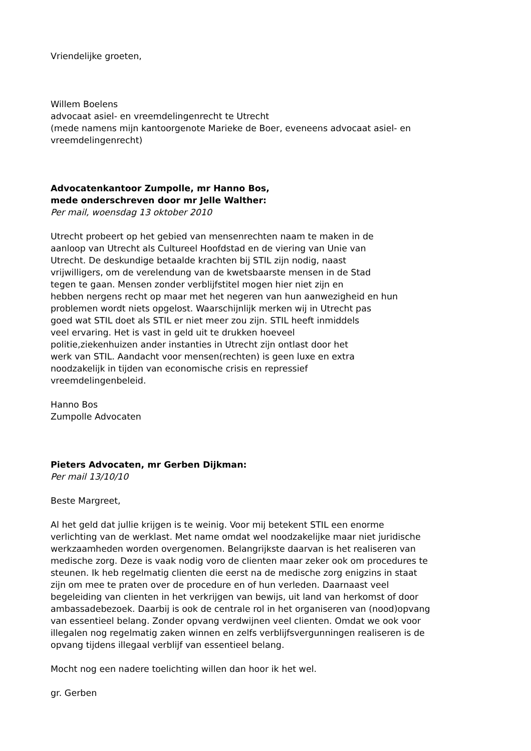Vriendelijke groeten,
Willem Boelens
advocaat asiel- en vreemdelingenrecht te Utrecht
(mede namens mijn kantoorgenote Marieke de Boer, eveneens advocaat asiel- en
vreemdelingenrecht)
Advocatenkantoor Zumpolle, mr Hanno Bos,
mede onderschreven door mr Jelle Walther:
Per mail, woensdag 13 oktober 2010
Utrecht probeert op het gebied van mensenrechten naam te maken in de
aanloop van Utrecht als Cultureel Hoofdstad en de viering van Unie van
Utrecht. De deskundige betaalde krachten bij STIL zijn nodig, naast
vrijwilligers, om de verelendung van de kwetsbaarste mensen in de Stad
tegen te gaan. Mensen zonder verblijfstitel mogen hier niet zijn en
hebben nergens recht op maar met het negeren van hun aanwezigheid en hun
problemen wordt niets opgelost. Waarschijnlijk merken wij in Utrecht pas
goed wat STIL doet als STIL er niet meer zou zijn. STIL heeft inmiddels
veel ervaring. Het is vast in geld uit te drukken hoeveel
politie,ziekenhuizen ander instanties in Utrecht zijn ontlast door het
werk van STIL. Aandacht voor mensen(rechten) is geen luxe en extra
noodzakelijk in tijden van economische crisis en repressief
vreemdelingenbeleid.
Hanno Bos
Zumpolle Advocaten
Pieters Advocaten, mr Gerben Dijkman:
Per mail 13/10/10
Beste Margreet,
Al het geld dat jullie krijgen is te weinig. Voor mij betekent STIL een enorme
verlichting van de werklast. Met name omdat wel noodzakelijke maar niet juridische
werkzaamheden worden overgenomen. Belangrijkste daarvan is het realiseren van
medische zorg. Deze is vaak nodig voro de clienten maar zeker ook om procedures te
steunen. Ik heb regelmatig clienten die eerst na de medische zorg enigzins in staat
zijn om mee te praten over de procedure en of hun verleden. Daarnaast veel
begeleiding van clienten in het verkrijgen van bewijs, uit land van herkomst of door
ambassadebezoek. Daarbij is ook de centrale rol in het organiseren van (nood)opvang
van essentieel belang. Zonder opvang verdwijnen veel clienten. Omdat we ook voor
illegalen nog regelmatig zaken winnen en zelfs verblijfsvergunningen realiseren is de
opvang tijdens illegaal verblijf van essentieel belang.
Mocht nog een nadere toelichting willen dan hoor ik het wel.
gr. Gerben